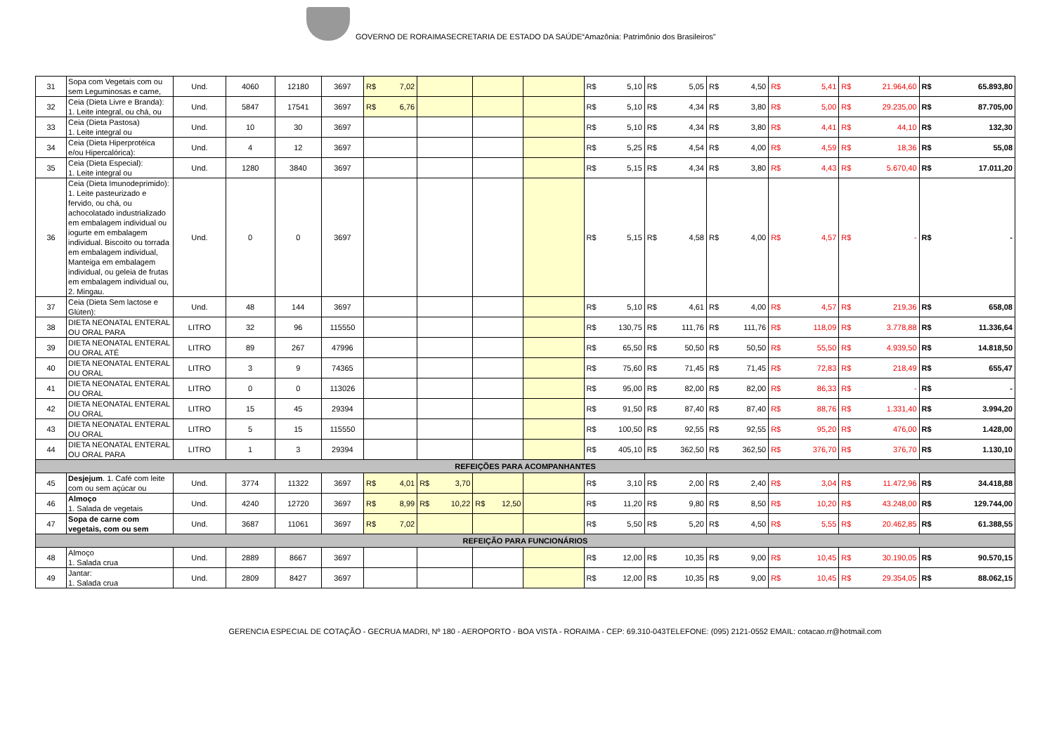GOVERNO DE RORAIMASECRETARIA DE ESTADO DA SAÚDE“Amazônia: Patrimônio dos Brasileiros”
| 31 | Sopa com Vegetais com ou sem Leguminosas e carne, | Und. | 4060 | 12180 | 3697 | R$ 7,02 | | | | R$ 5,10 | R$ 5,05 | R$ 4,50 | R$ 5,41 | R$ 21.964,60 | R$ 65.893,80 |
| 32 | Ceia (Dieta Livre e Branda): 1. Leite integral, ou chá, ou | Und. | 5847 | 17541 | 3697 | R$ 6,76 | | | | R$ 5,10 | R$ 4,34 | R$ 3,80 | R$ 5,00 | R$ 29.235,00 | R$ 87.705,00 |
| 33 | Ceia (Dieta Pastosa) 1. Leite integral ou | Und. | 10 | 30 | 3697 | | | | | R$ 5,10 | R$ 4,34 | R$ 3,80 | R$ 4,41 | R$ 44,10 | R$ 132,30 |
| 34 | Ceia (Dieta Hiperprotéica e/ou Hipercalórica): | Und. | 4 | 12 | 3697 | | | | | R$ 5,25 | R$ 4,54 | R$ 4,00 | R$ 4,59 | R$ 18,36 | R$ 55,08 |
| 35 | Ceia (Dieta Especial): 1. Leite integral ou | Und. | 1280 | 3840 | 3697 | | | | | R$ 5,15 | R$ 4,34 | R$ 3,80 | R$ 4,43 | R$ 5.670,40 | R$ 17.011,20 |
| 36 | Ceia (Dieta Imunodeprimido): 1. Leite pasteurizado e fervido, ou chá, ou achocolatado industrializado em embalagem individual ou iogurte em embalagem individual. Biscoito ou torrada em embalagem individual, Manteiga em embalagem individual, ou geleia de frutas em embalagem individual ou, 2. Mingau. | Und. | 0 | 0 | 3697 | | | | | R$ 5,15 | R$ 4,58 | R$ 4,00 | R$ 4,57 | R$ - | R$ - |
| 37 | Ceia (Dieta Sem lactose e Glúten): | Und. | 48 | 144 | 3697 | | | | | R$ 5,10 | R$ 4,61 | R$ 4,00 | R$ 4,57 | R$ 219,36 | R$ 658,08 |
| 38 | DIETA NEONATAL ENTERAL OU ORAL PARA | LITRO | 32 | 96 | 115550 | | | | | R$ 130,75 | R$ 111,76 | R$ 111,76 | R$ 118,09 | R$ 3.778,88 | R$ 11.336,64 |
| 39 | DIETA NEONATAL ENTERAL OU ORAL ATÉ | LITRO | 89 | 267 | 47996 | | | | | R$ 65,50 | R$ 50,50 | R$ 50,50 | R$ 55,50 | R$ 4.939,50 | R$ 14.818,50 |
| 40 | DIETA NEONATAL ENTERAL OU ORAL | LITRO | 3 | 9 | 74365 | | | | | R$ 75,60 | R$ 71,45 | R$ 71,45 | R$ 72,83 | R$ 218,49 | R$ 655,47 |
| 41 | DIETA NEONATAL ENTERAL OU ORAL | LITRO | 0 | 0 | 113026 | | | | | R$ 95,00 | R$ 82,00 | R$ 82,00 | R$ 86,33 | R$ - | R$ - |
| 42 | DIETA NEONATAL ENTERAL OU ORAL | LITRO | 15 | 45 | 29394 | | | | | R$ 91,50 | R$ 87,40 | R$ 87,40 | R$ 88,76 | R$ 1.331,40 | R$ 3.994,20 |
| 43 | DIETA NEONATAL ENTERAL OU ORAL | LITRO | 5 | 15 | 115550 | | | | | R$ 100,50 | R$ 92,55 | R$ 92,55 | R$ 95,20 | R$ 476,00 | R$ 1.428,00 |
| 44 | DIETA NEONATAL ENTERAL OU ORAL PARA | LITRO | 1 | 3 | 29394 | | | | | R$ 405,10 | R$ 362,50 | R$ 362,50 | R$ 376,70 | R$ 376,70 | R$ 1.130,10 |
| REFEIÇÕES PARA ACOMPANHANTES | | | | | | | | | | | | | | | |
| 45 | Desjejum . 1. Café com leite com ou sem açúcar ou | Und. | 3774 | 11322 | 3697 | R$ 4,01 | R$ 3,70 | | | R$ 3,10 | R$ 2,00 | R$ 2,40 | R$ 3,04 | R$ 11.472,96 | R$ 34.418,88 |
| 46 | Almoço 1. Salada de vegetais | Und. | 4240 | 12720 | 3697 | R$ 8,99 | R$ 10,22 | R$ 12,50 | | R$ 11,20 | R$ 9,80 | R$ 8,50 | R$ 10,20 | R$ 43.248,00 | R$ 129.744,00 |
| 47 | Sopa de carne com vegetais, com ou sem | Und. | 3687 | 11061 | 3697 | R$ 7,02 | | | | R$ 5,50 | R$ 5,20 | R$ 4,50 | R$ 5,55 | R$ 20.462,85 | R$ 61.388,55 |
| REFEIÇÃO PARA FUNCIONÁRIOS | | | | | | | | | | | | | | | |
| 48 | Almoço 1. Salada crua | Und. | 2889 | 8667 | 3697 | | | | | R$ 12,00 | R$ 10,35 | R$ 9,00 | R$ 10,45 | R$ 30.190,05 | R$ 90.570,15 |
| 49 | Jantar: 1. Salada crua | Und. | 2809 | 8427 | 3697 | | | | | R$ 12,00 | R$ 10,35 | R$ 9,00 | R$ 10,45 | R$ 29.354,05 | R$ 88.062,15 |
GERENCIA ESPECIAL DE COTAÇÃO - GECRUA MADRI, Nº 180 - AEROPORTO - BOA VISTA - RORAIMA - CEP: 69.310-043TELEFONE: (095) 2121-0552 EMAIL: cotacao.rr@hotmail.com